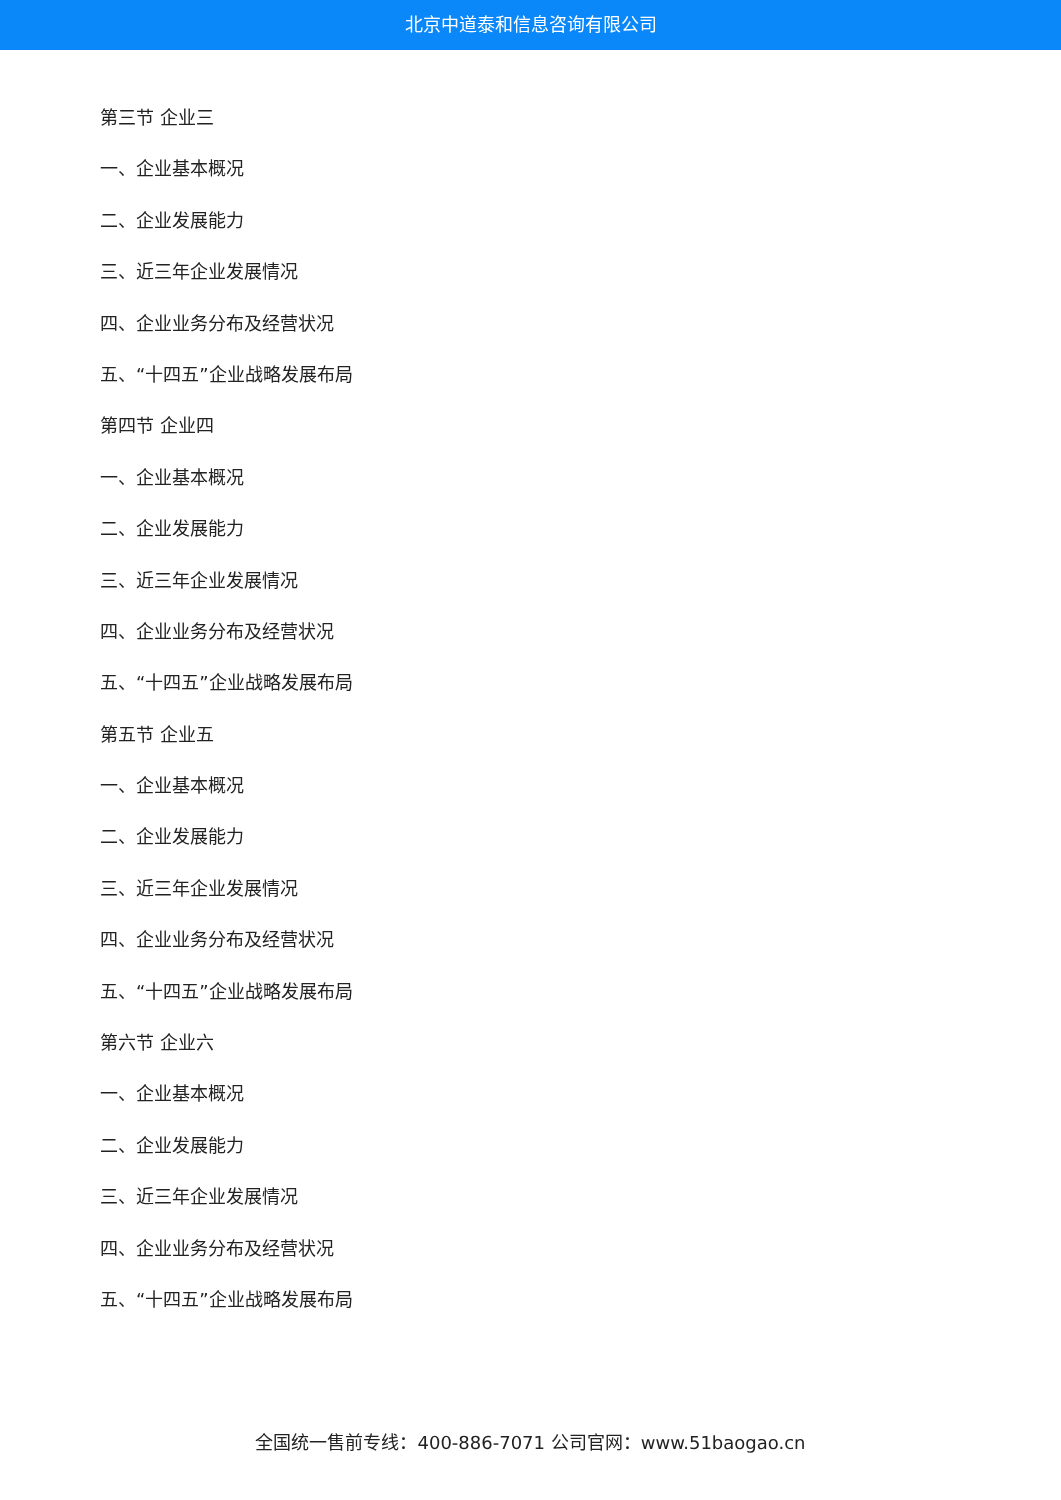北京中道泰和信息咨询有限公司
第三节 企业三
一、企业基本概况
二、企业发展能力
三、近三年企业发展情况
四、企业业务分布及经营状况
五、“十四五”企业战略发展布局
第四节 企业四
一、企业基本概况
二、企业发展能力
三、近三年企业发展情况
四、企业业务分布及经营状况
五、“十四五”企业战略发展布局
第五节 企业五
一、企业基本概况
二、企业发展能力
三、近三年企业发展情况
四、企业业务分布及经营状况
五、“十四五”企业战略发展布局
第六节 企业六
一、企业基本概况
二、企业发展能力
三、近三年企业发展情况
四、企业业务分布及经营状况
五、“十四五”企业战略发展布局
全国统一售前专线：400-886-7071 公司官网：www.51baogao.cn